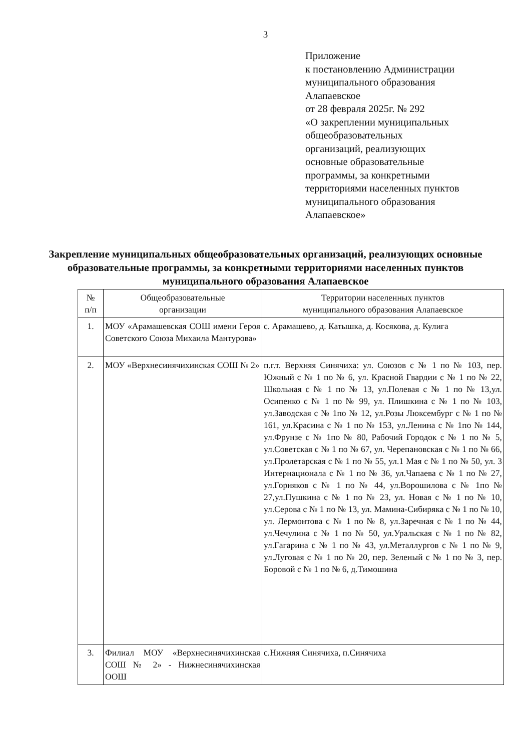3
Приложение
к постановлению Администрации
муниципального образования
Алапаевское
от 28 февраля 2025г. № 292
«О закреплении муниципальных
общеобразовательных
организаций, реализующих
основные образовательные
программы, за конкретными
территориями населенных пунктов
муниципального образования
Алапаевское»
Закрепление муниципальных общеобразовательных организаций, реализующих основные образовательные программы, за конкретными территориями населенных пунктов муниципального образования Алапаевское
| № п/п | Общеобразовательные организации | Территории населенных пунктов муниципального образования Алапаевское |
| --- | --- | --- |
| 1. | МОУ «Арамашевская СОШ имени Героя Советского Союза Михаила Мантурова» | с. Арамашево, д. Катышка, д. Косякова, д. Кулига |
| 2. | МОУ «Верхнесинячихинская СОШ № 2» | п.г.т. Верхняя Синячиха: ул. Союзов с № 1 по № 103, пер. Южный с № 1 по № 6, ул. Красной Гвардии с № 1 по № 22, Школьная с № 1 по № 13, ул.Полевая с № 1 по № 13,ул. Осипенко с № 1 по № 99, ул. Плишкина с № 1 по № 103, ул.Заводская с № 1по № 12, ул.Розы Люксембург с № 1 по № 161, ул.Красина с № 1 по № 153, ул.Ленина с № 1по № 144, ул.Фрунзе с № 1по № 80, Рабочий Городок с № 1 по № 5, ул.Советская с № 1 по № 67, ул. Черепановская с № 1 по № 66, ул.Пролетарская с № 1 по № 55, ул.1 Мая с № 1 по № 50, ул. 3 Интернационала с № 1 по № 36, ул.Чапаева с № 1 по № 27, ул.Горняков с № 1 по № 44, ул.Ворошилова с № 1по № 27,ул.Пушкина с № 1 по № 23, ул. Новая с № 1 по № 10, ул.Серова с № 1 по № 13, ул. Мамина-Сибиряка с № 1 по № 10, ул. Лермонтова с № 1 по № 8, ул.Заречная с № 1 по № 44, ул.Чечулина с № 1 по № 50, ул.Уральская с № 1 по № 82, ул.Гагарина с № 1 по № 43, ул.Металлургов с № 1 по № 9, ул.Луговая с № 1 по № 20, пер. Зеленый с № 1 по № 3, пер. Боровой с № 1 по № 6, д.Тимошина |
| 3. | Филиал МОУ «Верхнесинячихинская СОШ № 2» - Нижнесинячихинская ООШ | с.Нижняя Синячиха, п.Синячиха |